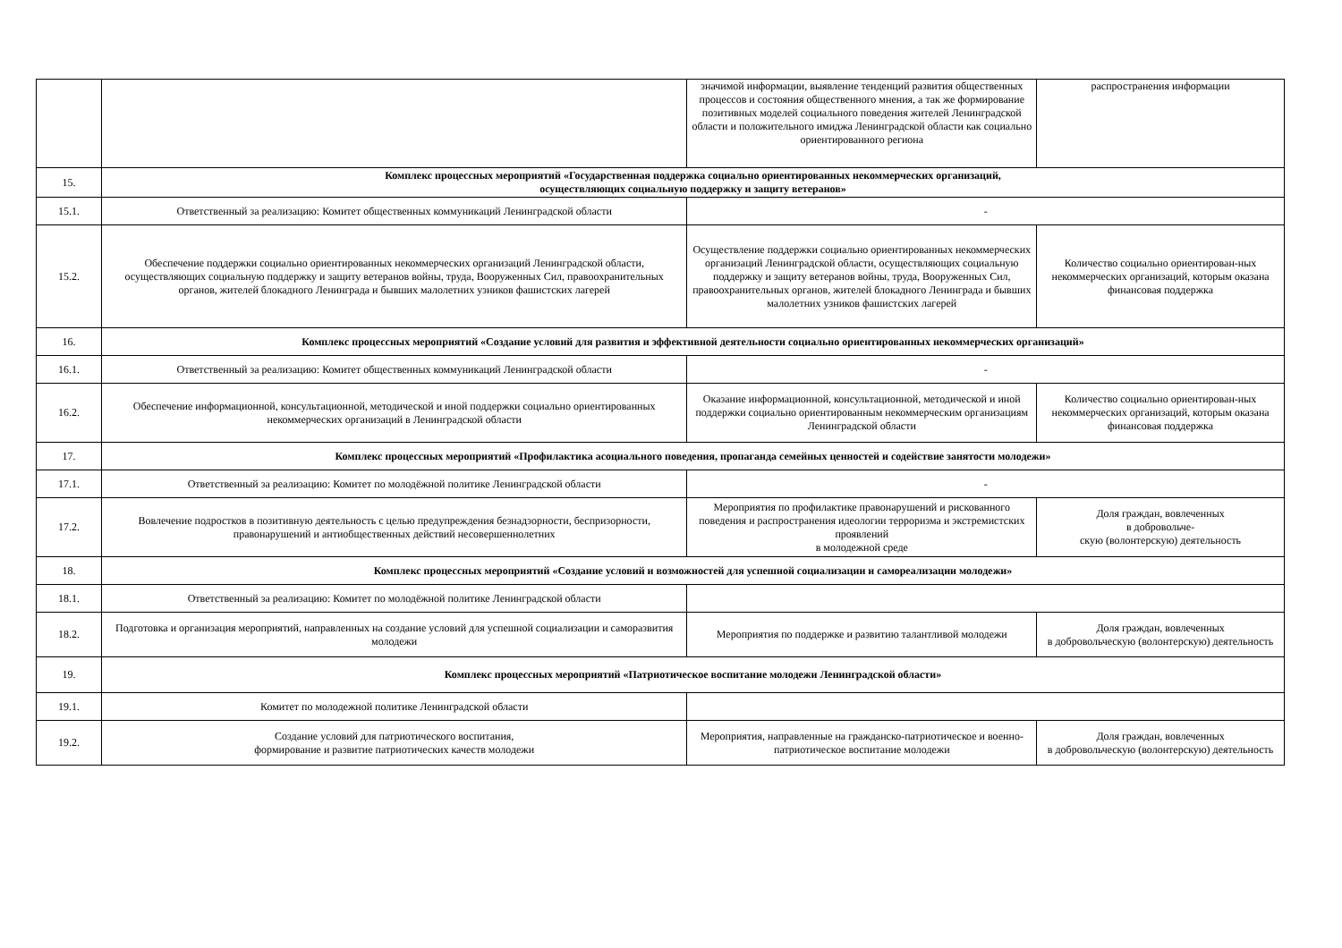| | | значимой информации, выявление тенденций развития общественных процессов и состояния общественного мнения, а так же формирование позитивных моделей социального поведения жителей Ленинградской области и положительного имиджа Ленинградской области как социально ориентированного региона | распространения информации |
| 15. | Комплекс процессных мероприятий «Государственная поддержка социально ориентированных некоммерческих организаций, осуществляющих социальную поддержку и защиту ветеранов» | | |
| 15.1. | Ответственный за реализацию: Комитет общественных коммуникаций Ленинградской области | - | |
| 15.2. | Обеспечение поддержки социально ориентированных некоммерческих организаций Ленинградской области, осуществляющих социальную поддержку и защиту ветеранов войны, труда, Вооруженных Сил, правоохранительных органов, жителей блокадного Ленинграда и бывших малолетних узников фашистских лагерей | Осуществление поддержки социально ориентированных некоммерческих организаций Ленинградской области, осуществляющих социальную поддержку и защиту ветеранов войны, труда, Вооруженных Сил, правоохранительных органов, жителей блокадного Ленинграда и бывших малолетних узников фашистских лагерей | Количество социально ориентирован-ных некоммерческих организаций, которым оказана финансовая поддержка |
| 16. | Комплекс процессных мероприятий «Создание условий для развития и эффективной деятельности социально ориентированных некоммерческих организаций» | | |
| 16.1. | Ответственный за реализацию: Комитет общественных коммуникаций Ленинградской области | - | |
| 16.2. | Обеспечение информационной, консультационной, методической и иной поддержки социально ориентированных некоммерческих организаций в Ленинградской области | Оказание информационной, консультационной, методической и иной поддержки социально ориентированным некоммерческим организациям Ленинградской области | Количество социально ориентирован-ных некоммерческих организаций, которым оказана финансовая поддержка |
| 17. | Комплекс процессных мероприятий «Профилактика асоциального поведения, пропаганда семейных ценностей и содействие занятости молодежи» | | |
| 17.1. | Ответственный за реализацию: Комитет по молодёжной политике Ленинградской области | - | |
| 17.2. | Вовлечение подростков в позитивную деятельность с целью предупреждения безнадзорности, беспризорности, правонарушений и антиобщественных действий несовершеннолетних | Мероприятия по профилактике правонарушений и рискованного поведения и распространения идеологии терроризма и экстремистских проявлений в молодежной среде | Доля граждан, вовлеченных в добровольче- скую (волонтерскую) деятельность |
| 18. | Комплекс процессных мероприятий «Создание условий и возможностей для успешной социализации и самореализации молодежи» | | |
| 18.1. | Ответственный за реализацию: Комитет по молодёжной политике Ленинградской области | | |
| 18.2. | Подготовка и организация мероприятий, направленных на создание условий для успешной социализации и саморазвития молодежи | Мероприятия по поддержке и развитию талантливой молодежи | Доля граждан, вовлеченных в добровольческую (волонтерскую) деятельность |
| 19. | Комплекс процессных мероприятий «Патриотическое воспитание молодежи Ленинградской области» | | |
| 19.1. | Комитет по молодежной политике Ленинградской области | | |
| 19.2. | Создание условий для патриотического воспитания, формирование и развитие патриотических качеств молодежи | Мероприятия, направленные на гражданско-патриотическое и военно-патриотическое воспитание молодежи | Доля граждан, вовлеченных в добровольческую (волонтерскую) деятельность |